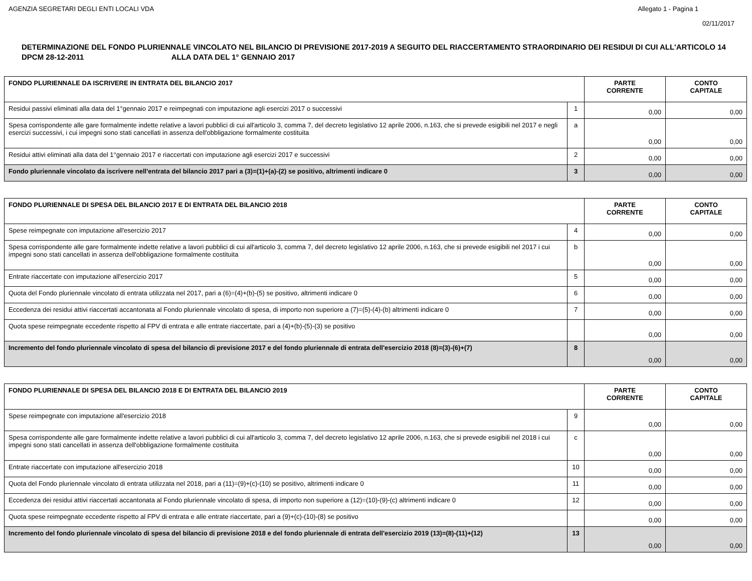AGENZIA SEGRETARI DEGLI ENTI LOCALI VDA Allegato 1 - Pagina 1
02/11/2017
DETERMINAZIONE DEL FONDO PLURIENNALE VINCOLATO NEL BILANCIO DI PREVISIONE 2017-2019 A SEGUITO DEL RIACCERTAMENTO STRAORDINARIO DEI RESIDUI DI CUI ALL'ARTICOLO 14 DPCM 28-12-2011 ALLA DATA DEL 1° GENNAIO 2017
| FONDO PLURIENNALE DA ISCRIVERE IN ENTRATA DEL BILANCIO 2017 | | PARTE CORRENTE | CONTO CAPITALE |
| --- | --- | --- | --- |
| Residui passivi eliminati alla data del 1°gennaio 2017 e reimpegnati con imputazione agli esercizi 2017 o successivi | 1 | 0,00 | 0,00 |
| Spesa corrispondente alle gare formalmente indette relative a lavori pubblici di cui all'articolo 3, comma 7, del decreto legislativo 12 aprile 2006, n.163, che si prevede esigibili nel 2017 e negli esercizi successivi, i cui impegni sono stati cancellati in assenza dell'obbligazione formalmente costituita | a | 0,00 | 0,00 |
| Residui attivi eliminati alla data del 1°gennaio 2017 e riaccertati con imputazione agli esercizi 2017 e successivi | 2 | 0,00 | 0,00 |
| Fondo pluriennale vincolato da iscrivere nell'entrata del bilancio 2017 pari a (3)=(1)+(a)-(2) se positivo, altrimenti indicare 0 | 3 | 0,00 | 0,00 |
| FONDO PLURIENNALE DI SPESA DEL BILANCIO 2017 E DI ENTRATA DEL BILANCIO 2018 | | PARTE CORRENTE | CONTO CAPITALE |
| --- | --- | --- | --- |
| Spese reimpegnate con imputazione all'esercizio 2017 | 4 | 0,00 | 0,00 |
| Spesa corrispondente alle gare formalmente indette relative a lavori pubblici di cui all'articolo 3, comma 7, del decreto legislativo 12 aprile 2006, n.163, che si prevede esigibili nel 2017 i cui impegni sono stati cancellati in assenza dell'obbligazione formalmente costituita | b | 0,00 | 0,00 |
| Entrate riaccertate con imputazione all'esercizio 2017 | 5 | 0,00 | 0,00 |
| Quota del Fondo pluriennale vincolato di entrata utilizzata nel 2017, pari a (6)=(4)+(b)-(5) se positivo, altrimenti indicare 0 | 6 | 0,00 | 0,00 |
| Eccedenza dei residui attivi riaccertati accantonata al Fondo pluriennale vincolato di spesa, di importo non superiore a (7)=(5)-(4)-(b) altrimenti indicare 0 | 7 | 0,00 | 0,00 |
| Quota spese reimpegnate eccedente rispetto al FPV di entrata e alle entrate riaccertate, pari a (4)+(b)-(5)-(3) se positivo | | 0,00 | 0,00 |
| Incremento del fondo pluriennale vincolato di spesa del bilancio di previsione 2017 e del fondo pluriennale di entrata dell'esercizio 2018 (8)=(3)-(6)+(7) | 8 | 0,00 | 0,00 |
| FONDO PLURIENNALE DI SPESA DEL BILANCIO 2018 E DI ENTRATA DEL BILANCIO 2019 | | PARTE CORRENTE | CONTO CAPITALE |
| --- | --- | --- | --- |
| Spese reimpegnate con imputazione all'esercizio 2018 | 9 | 0,00 | 0,00 |
| Spesa corrispondente alle gare formalmente indette relative a lavori pubblici di cui all'articolo 3, comma 7, del decreto legislativo 12 aprile 2006, n.163, che si prevede esigibili nel 2018 i cui impegni sono stati cancellati in assenza dell'obbligazione formalmente costituita | c | 0,00 | 0,00 |
| Entrate riaccertate con imputazione all'esercizio 2018 | 10 | 0,00 | 0,00 |
| Quota del Fondo pluriennale vincolato di entrata utilizzata nel 2018, pari a (11)=(9)+(c)-(10) se positivo, altrimenti indicare 0 | 11 | 0,00 | 0,00 |
| Eccedenza dei residui attivi riaccertati accantonata al Fondo pluriennale vincolato di spesa, di importo non superiore a (12)=(10)-(9)-(c) altrimenti indicare 0 | 12 | 0,00 | 0,00 |
| Quota spese reimpegnate eccedente rispetto al FPV di entrata e alle entrate riaccertate, pari a (9)+(c)-(10)-(8) se positivo | | 0,00 | 0,00 |
| Incremento del fondo pluriennale vincolato di spesa del bilancio di previsione 2018 e del fondo pluriennale di entrata dell'esercizio 2019 (13)=(8)-(11)+(12) | 13 | 0,00 | 0,00 |